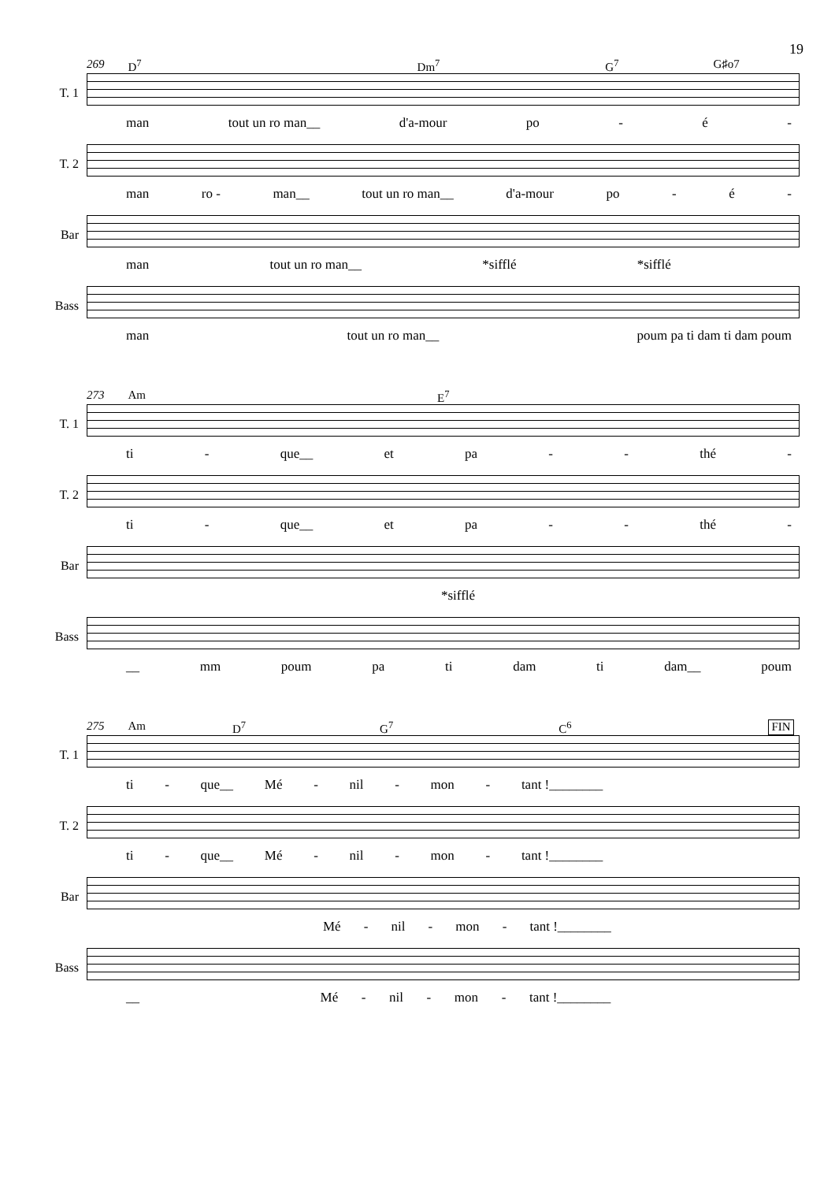19
269 D<sup>7</sup> Dm<sup>7</sup> G<sup>7</sup> G♯o7
T. 1
man tout un ro man__ d'a-mour po - é -
T. 2
man ro - man__ tout un ro man__ d'a-mour po - é -
Bar
man tout un ro man__ *sifflé *sifflé
Bass
man tout un ro man__ poum pa ti dam ti dam poum
273 Am E<sup>7</sup>
T. 1
ti - que__ et pa - - thé -
T. 2
ti - que__ et pa - - thé -
Bar
*sifflé
Bass
__ mm poum pa ti dam ti dam__ poum
275 Am D<sup>7</sup> G<sup>7</sup> C<sup>6</sup> FIN
T. 1
ti - que__ Mé - nil - mon - tant !________
T. 2
ti - que__ Mé - nil - mon - tant !________
Bar
Mé - nil - mon - tant !________
Bass
__ Mé - nil - mon - tant !________